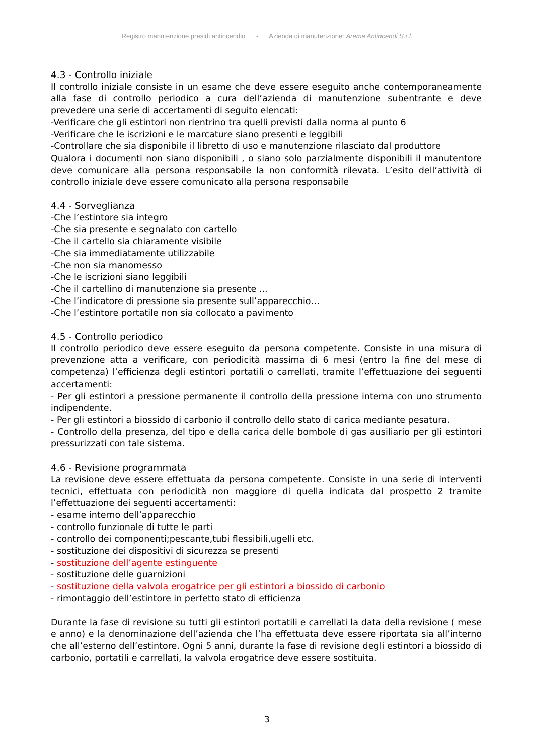Registro manutenzione presidi antincendio - Azienda di manutenzione: Arema Antincendi S.r.l.
4.3 - Controllo iniziale
Il controllo iniziale consiste in un esame che deve essere eseguito anche contemporaneamente alla fase di controllo periodico a cura dell’azienda di manutenzione subentrante e deve prevedere una serie di accertamenti di seguito elencati:
-Verificare che gli estintori non rientrino tra quelli previsti dalla norma al punto 6
-Verificare che le iscrizioni e le marcature siano presenti e leggibili
-Controllare che sia disponibile il libretto di uso e manutenzione rilasciato dal produttore
Qualora i documenti non siano disponibili , o siano solo parzialmente disponibili il manutentore deve comunicare alla persona responsabile la non conformità rilevata. L’esito dell’attività di controllo iniziale deve essere comunicato alla persona responsabile
4.4 - Sorveglianza
-Che l’estintore sia integro
-Che sia presente e segnalato con cartello
-Che il cartello sia chiaramente visibile
-Che sia immediatamente utilizzabile
-Che non sia manomesso
-Che le iscrizioni siano leggibili
-Che il cartellino di manutenzione sia presente ...
-Che l’indicatore di pressione sia presente sull’apparecchio…
-Che l’estintore portatile non sia collocato a pavimento
4.5 - Controllo periodico
Il controllo periodico deve essere eseguito da persona competente. Consiste in una misura di prevenzione atta a verificare, con periodicità massima di 6 mesi (entro la fine del mese di competenza) l’efficienza degli estintori portatili o carrellati, tramite l’effettuazione dei seguenti accertamenti:
- Per gli estintori a pressione permanente il controllo della pressione interna con uno strumento indipendente.
- Per gli estintori a biossido di carbonio il controllo dello stato di carica mediante pesatura.
- Controllo della presenza, del tipo e della carica delle bombole di gas ausiliario per gli estintori pressurizzati con tale sistema.
4.6 - Revisione programmata
La revisione deve essere effettuata da persona competente. Consiste in una serie di interventi tecnici, effettuata con periodicità non maggiore di quella indicata dal prospetto 2 tramite l’effettuazione dei seguenti accertamenti:
- esame interno dell’apparecchio
- controllo funzionale di tutte le parti
- controllo dei componenti;pescante,tubi flessibili,ugelli etc.
- sostituzione dei dispositivi di sicurezza se presenti
- sostituzione dell’agente estinguente
- sostituzione delle guarnizioni
- sostituzione della valvola erogatrice per gli estintori a biossido di carbonio
- rimontaggio dell’estintore in perfetto stato di efficienza
Durante la fase di revisione su tutti gli estintori portatili e carrellati la data della revisione ( mese e anno) e la denominazione dell’azienda che l’ha effettuata deve essere riportata sia all’interno che all’esterno dell’estintore. Ogni 5 anni, durante la fase di revisione degli estintori a biossido di carbonio, portatili e carrellati, la valvola erogatrice deve essere sostituita.
3